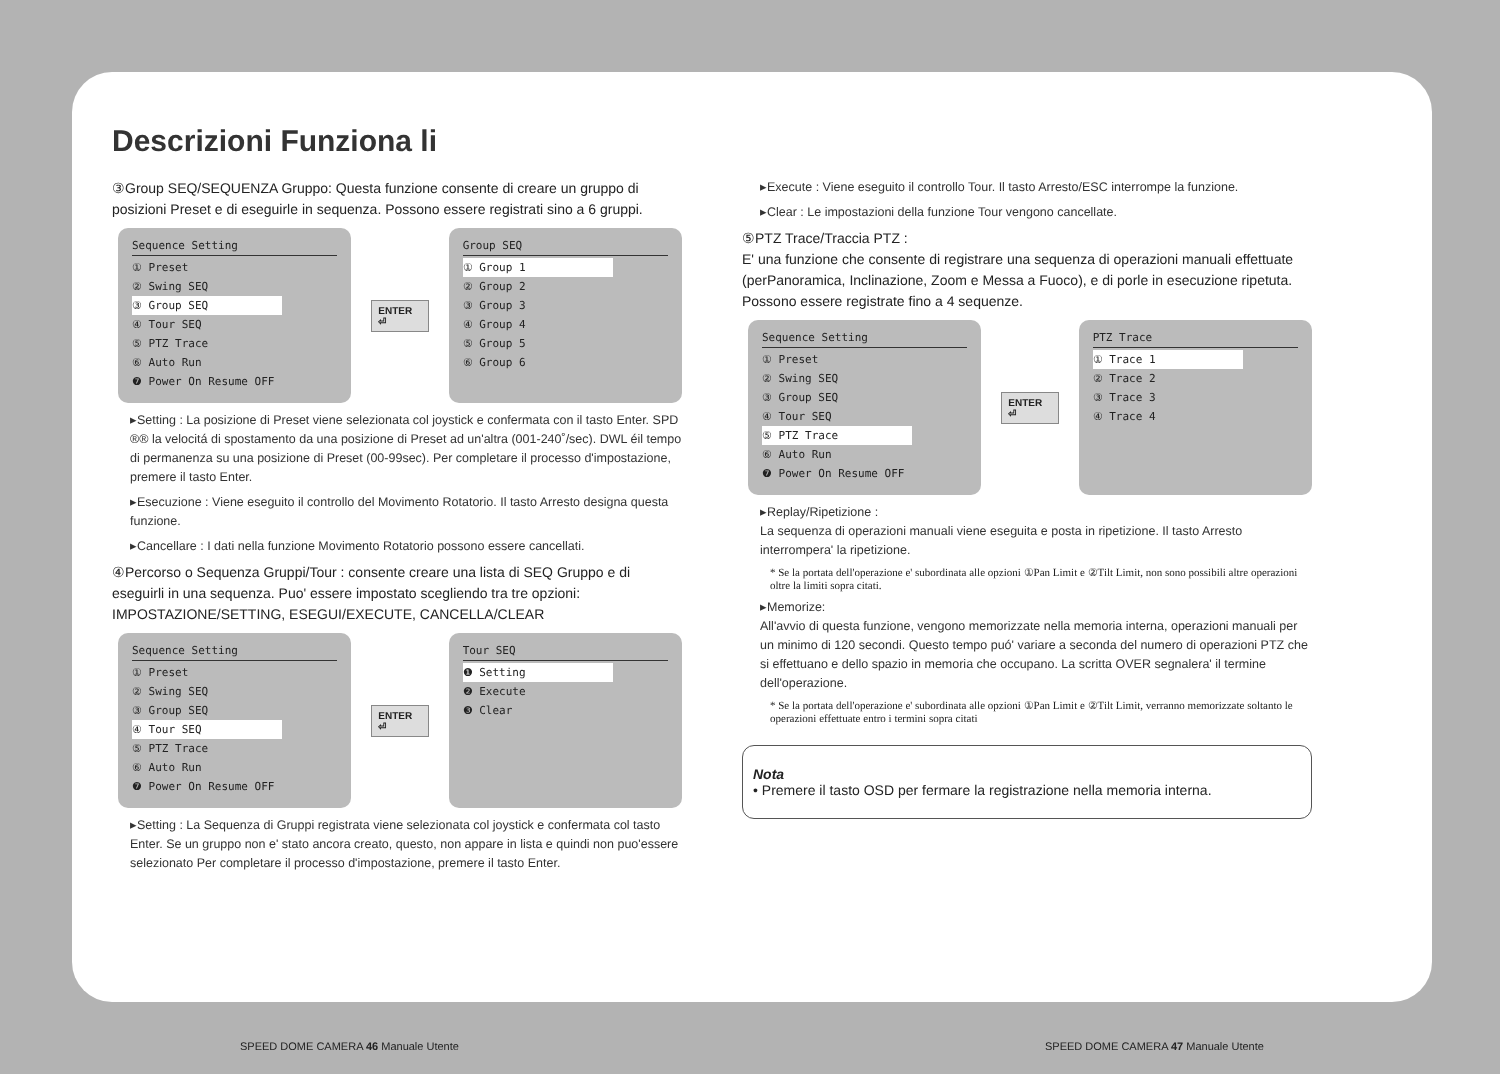Descrizioni Funziona li
③Group SEQ/SEQUENZA Gruppo: Questa funzione consente di creare un gruppo di posizioni Preset e di eseguirle in sequenza. Possono essere registrati sino a 6 gruppi.
Sequence Setting
① Preset
② Swing SEQ
③ Group SEQ
④ Tour SEQ
⑤ PTZ Trace
⑥ Auto Run
❼ Power On Resume OFF
ENTER ⏎
Group SEQ
① Group 1
② Group 2
③ Group 3
④ Group 4
⑤ Group 5
⑥ Group 6
▸Setting : La posizione di Preset viene selezionata col joystick e confermata con il tasto Enter. SPD ®® la velocitá di spostamento da una posizione di Preset ad un'altra (001-240˚/sec). DWL éil tempo di permanenza su una posizione di Preset (00-99sec). Per completare il processo d'impostazione, premere il tasto Enter.
▸Esecuzione : Viene eseguito il controllo del Movimento Rotatorio. Il tasto Arresto designa questa funzione.
▸Cancellare : I dati nella funzione Movimento Rotatorio possono essere cancellati.
④Percorso o Sequenza Gruppi/Tour : consente creare una lista di SEQ Gruppo e di eseguirli in una sequenza. Puo' essere impostato scegliendo tra tre opzioni: IMPOSTAZIONE/SETTING, ESEGUI/EXECUTE, CANCELLA/CLEAR
Sequence Setting
① Preset
② Swing SEQ
③ Group SEQ
④ Tour SEQ
⑤ PTZ Trace
⑥ Auto Run
❼ Power On Resume OFF
ENTER ⏎
Tour SEQ
❶ Setting
❷ Execute
❸ Clear
▸Setting : La Sequenza di Gruppi registrata viene selezionata col joystick e confermata col tasto Enter. Se un gruppo non e' stato ancora creato, questo, non appare in lista e quindi non puo'essere selezionato Per completare il processo d'impostazione, premere il tasto Enter.
▸Execute : Viene eseguito il controllo Tour. Il tasto Arresto/ESC interrompe la funzione.
▸Clear : Le impostazioni della funzione Tour vengono cancellate.
⑤PTZ Trace/Traccia PTZ :
E' una funzione che consente di registrare una sequenza di operazioni manuali effettuate (perPanoramica, Inclinazione, Zoom e Messa a Fuoco), e di porle in esecuzione ripetuta. Possono essere registrate fino a 4 sequenze.
Sequence Setting
① Preset
② Swing SEQ
③ Group SEQ
④ Tour SEQ
⑤ PTZ Trace
⑥ Auto Run
❼ Power On Resume OFF
ENTER ⏎
PTZ Trace
① Trace 1
② Trace 2
③ Trace 3
④ Trace 4
▸Replay/Ripetizione :
La sequenza di operazioni manuali viene eseguita e posta in ripetizione. Il tasto Arresto interrompera' la ripetizione.
* Se la portata dell'operazione e' subordinata alle opzioni ①Pan Limit e ②Tilt Limit, non sono possibili altre operazioni oltre la limiti sopra citati.
▸Memorize:
All'avvio di questa funzione, vengono memorizzate nella memoria interna, operazioni manuali per un minimo di 120 secondi. Questo tempo puó' variare a seconda del numero di operazioni PTZ che si effettuano e dello spazio in memoria che occupano. La scritta OVER segnalera' il termine dell'operazione.
* Se la portata dell'operazione e' subordinata alle opzioni ①Pan Limit e ②Tilt Limit, verranno memorizzate soltanto le operazioni effettuate entro i termini sopra citati
Nota
• Premere il tasto OSD per fermare la registrazione nella memoria interna.
SPEED DOME CAMERA 46 Manuale Utente
SPEED DOME CAMERA 47 Manuale Utente